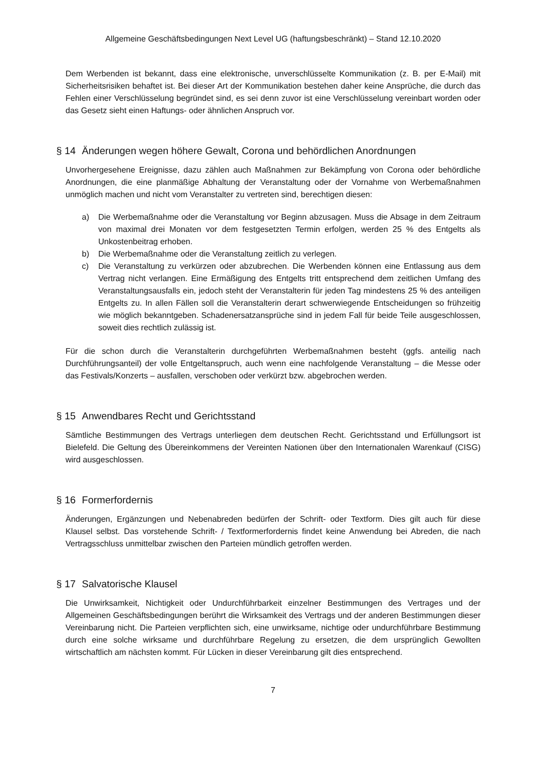Allgemeine Geschäftsbedingungen Next Level UG (haftungsbeschränkt) – Stand 12.10.2020
Dem Werbenden ist bekannt, dass eine elektronische, unverschlüsselte Kommunikation (z. B. per E-Mail) mit Sicherheitsrisiken behaftet ist. Bei dieser Art der Kommunikation bestehen daher keine Ansprüche, die durch das Fehlen einer Verschlüsselung begründet sind, es sei denn zuvor ist eine Verschlüsselung vereinbart worden oder das Gesetz sieht einen Haftungs- oder ähnlichen Anspruch vor.
§ 14 Änderungen wegen höhere Gewalt, Corona und behördlichen Anordnungen
Unvorhergesehene Ereignisse, dazu zählen auch Maßnahmen zur Bekämpfung von Corona oder behördliche Anordnungen, die eine planmäßige Abhaltung der Veranstaltung oder der Vornahme von Werbemaßnahmen unmöglich machen und nicht vom Veranstalter zu vertreten sind, berechtigen diesen:
a) Die Werbemaßnahme oder die Veranstaltung vor Beginn abzusagen. Muss die Absage in dem Zeitraum von maximal drei Monaten vor dem festgesetzten Termin erfolgen, werden 25 % des Entgelts als Unkostenbeitrag erhoben.
b) Die Werbemaßnahme oder die Veranstaltung zeitlich zu verlegen.
c) Die Veranstaltung zu verkürzen oder abzubrechen. Die Werbenden können eine Entlassung aus dem Vertrag nicht verlangen. Eine Ermäßigung des Entgelts tritt entsprechend dem zeitlichen Umfang des Veranstaltungsausfalls ein, jedoch steht der Veranstalterin für jeden Tag mindestens 25 % des anteiligen Entgelts zu. In allen Fällen soll die Veranstalterin derart schwerwiegende Entscheidungen so frühzeitig wie möglich bekanntgeben. Schadenersatzansprüche sind in jedem Fall für beide Teile ausgeschlossen, soweit dies rechtlich zulässig ist.
Für die schon durch die Veranstalterin durchgeführten Werbemaßnahmen besteht (ggfs. anteilig nach Durchführungsanteil) der volle Entgeltanspruch, auch wenn eine nachfolgende Veranstaltung – die Messe oder das Festivals/Konzerts – ausfallen, verschoben oder verkürzt bzw. abgebrochen werden.
§ 15 Anwendbares Recht und Gerichtsstand
Sämtliche Bestimmungen des Vertrags unterliegen dem deutschen Recht. Gerichtsstand und Erfüllungsort ist Bielefeld. Die Geltung des Übereinkommens der Vereinten Nationen über den Internationalen Warenkauf (CISG) wird ausgeschlossen.
§ 16 Formerfordernis
Änderungen, Ergänzungen und Nebenabreden bedürfen der Schrift- oder Textform. Dies gilt auch für diese Klausel selbst. Das vorstehende Schrift- / Textformerfordernis findet keine Anwendung bei Abreden, die nach Vertragsschluss unmittelbar zwischen den Parteien mündlich getroffen werden.
§ 17 Salvatorische Klausel
Die Unwirksamkeit, Nichtigkeit oder Undurchführbarkeit einzelner Bestimmungen des Vertrages und der Allgemeinen Geschäftsbedingungen berührt die Wirksamkeit des Vertrags und der anderen Bestimmungen dieser Vereinbarung nicht. Die Parteien verpflichten sich, eine unwirksame, nichtige oder undurchführbare Bestimmung durch eine solche wirksame und durchführbare Regelung zu ersetzen, die dem ursprünglich Gewollten wirtschaftlich am nächsten kommt. Für Lücken in dieser Vereinbarung gilt dies entsprechend.
7